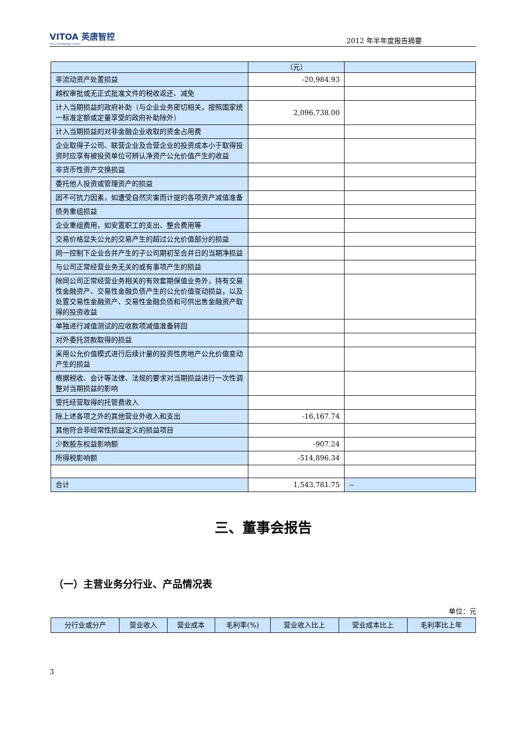VITOA 英唐智控
Yitoa Intelligengt Control
2012 年半年度报告摘要
| | （元） | |
| 非流动资产处置损益 | -20,984.93 | |
| 越权审批或无正式批准文件的税收返还、减免 | | |
| 计入当期损益的政府补助（与企业业务密切相关，按照国家统一标准定额或定量享受的政府补助除外） | 2,096,738.00 | |
| 计入当期损益的对非金融企业收取的资金占用费 | | |
| 企业取得子公司、联营企业及合营企业的投资成本小于取得投资时应享有被投资单位可辨认净资产公允价值产生的收益 | | |
| 非货币性资产交换损益 | | |
| 委托他人投资或管理资产的损益 | | |
| 因不可抗力因素，如遭受自然灾害而计提的各项资产减值准备 | | |
| 债务重组损益 | | |
| 企业重组费用，如安置职工的支出、整合费用等 | | |
| 交易价格显失公允的交易产生的超过公允价值部分的损益 | | |
| 同一控制下企业合并产生的子公司期初至合并日的当期净损益 | | |
| 与公司正常经营业务无关的或有事项产生的损益 | | |
| 除同公司正常经营业务相关的有效套期保值业务外，持有交易性金融资产、交易性金融负债产生的公允价值变动损益，以及处置交易性金融资产、交易性金融负债和可供出售金融资产取得的投资收益 | | |
| 单独进行减值测试的应收款项减值准备转回 | | |
| 对外委托贷款取得的损益 | | |
| 采用公允价值模式进行后续计量的投资性房地产公允价值变动产生的损益 | | |
| 根据税收、会计等法律、法规的要求对当期损益进行一次性调整对当期损益的影响 | | |
| 受托经营取得的托管费收入 | | |
| 除上述各项之外的其他营业外收入和支出 | -16,167.74 | |
| 其他符合非经常性损益定义的损益项目 | | |
| 少数股东权益影响额 | -907.24 | |
| 所得税影响额 | -514,896.34 | |
| 合计 | 1,543,781.75 | -- |
三、董事会报告
（一）主营业务分行业、产品情况表
单位：元
| 分行业或分产 | 营业收入 | 营业成本 | 毛利率(%) | 营业收入比上 | 营业成本比上 | 毛利率比上年 |
| --- | --- | --- | --- | --- | --- | --- |
3